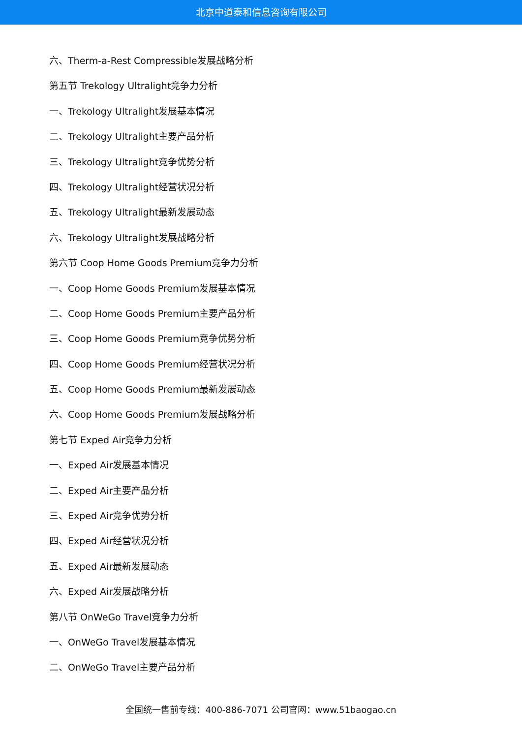北京中道泰和信息咨询有限公司
六、Therm-a-Rest Compressible发展战略分析
第五节 Trekology Ultralight竞争力分析
一、Trekology Ultralight发展基本情况
二、Trekology Ultralight主要产品分析
三、Trekology Ultralight竞争优势分析
四、Trekology Ultralight经营状况分析
五、Trekology Ultralight最新发展动态
六、Trekology Ultralight发展战略分析
第六节 Coop Home Goods Premium竞争力分析
一、Coop Home Goods Premium发展基本情况
二、Coop Home Goods Premium主要产品分析
三、Coop Home Goods Premium竞争优势分析
四、Coop Home Goods Premium经营状况分析
五、Coop Home Goods Premium最新发展动态
六、Coop Home Goods Premium发展战略分析
第七节 Exped Air竞争力分析
一、Exped Air发展基本情况
二、Exped Air主要产品分析
三、Exped Air竞争优势分析
四、Exped Air经营状况分析
五、Exped Air最新发展动态
六、Exped Air发展战略分析
第八节 OnWeGo Travel竞争力分析
一、OnWeGo Travel发展基本情况
二、OnWeGo Travel主要产品分析
全国统一售前专线：400-886-7071 公司官网：www.51baogao.cn